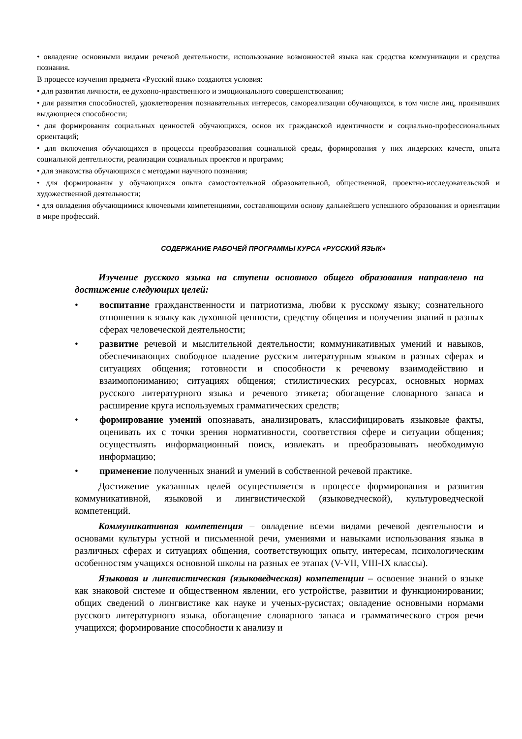• овладение основными видами речевой деятельности, использование возможностей языка как средства коммуникации и средства познания.
В процессе изучения предмета «Русский язык» создаются условия:
• для развития личности, ее духовно-нравственного и эмоционального совершенствования;
• для развития способностей, удовлетворения познавательных интересов, самореализации обучающихся, в том числе лиц, проявивших выдающиеся способности;
• для формирования социальных ценностей обучающихся, основ их гражданской идентичности и социально-профессиональных ориентаций;
• для включения обучающихся в процессы преобразования социальной среды, формирования у них лидерских качеств, опыта социальной деятельности, реализации социальных проектов и программ;
• для знакомства обучающихся с методами научного познания;
• для формирования у обучающихся опыта самостоятельной образовательной, общественной, проектно-исследовательской и художественной деятельности;
• для овладения обучающимися ключевыми компетенциями, составляющими основу дальнейшего успешного образования и ориентации в мире профессий.
СОДЕРЖАНИЕ РАБОЧЕЙ ПРОГРАММЫ КУРСА «РУССКИЙ ЯЗЫК»
Изучение русского языка на ступени основного общего образования направлено на достижение следующих целей:
• воспитание гражданственности и патриотизма, любви к русскому языку; сознательного отношения к языку как духовной ценности, средству общения и получения знаний в разных сферах человеческой деятельности;
• развитие речевой и мыслительной деятельности; коммуникативных умений и навыков, обеспечивающих свободное владение русским литературным языком в разных сферах и ситуациях общения; готовности и способности к речевому взаимодействию и взаимопониманию; ситуациях общения; стилистических ресурсах, основных нормах русского литературного языка и речевого этикета; обогащение словарного запаса и расширение круга используемых грамматических средств;
• формирование умений опознавать, анализировать, классифицировать языковые факты, оценивать их с точки зрения нормативности, соответствия сфере и ситуации общения; осуществлять информационный поиск, извлекать и преобразовывать необходимую информацию;
• применение полученных знаний и умений в собственной речевой практике.
Достижение указанных целей осуществляется в процессе формирования и развития коммуникативной, языковой и лингвистической (языковедческой), культуроведческой компетенций.
Коммуникативная компетенция – овладение всеми видами речевой деятельности и основами культуры устной и письменной речи, умениями и навыками использования языка в различных сферах и ситуациях общения, соответствующих опыту, интересам, психологическим особенностям учащихся основной школы на разных ее этапах (V-VII, VIII-IX классы).
Языковая и лингвистическая (языковедческая) компетенции – освоение знаний о языке как знаковой системе и общественном явлении, его устройстве, развитии и функционировании; общих сведений о лингвистике как науке и ученых-русистах; овладение основными нормами русского литературного языка, обогащение словарного запаса и грамматического строя речи учащихся; формирование способности к анализу и